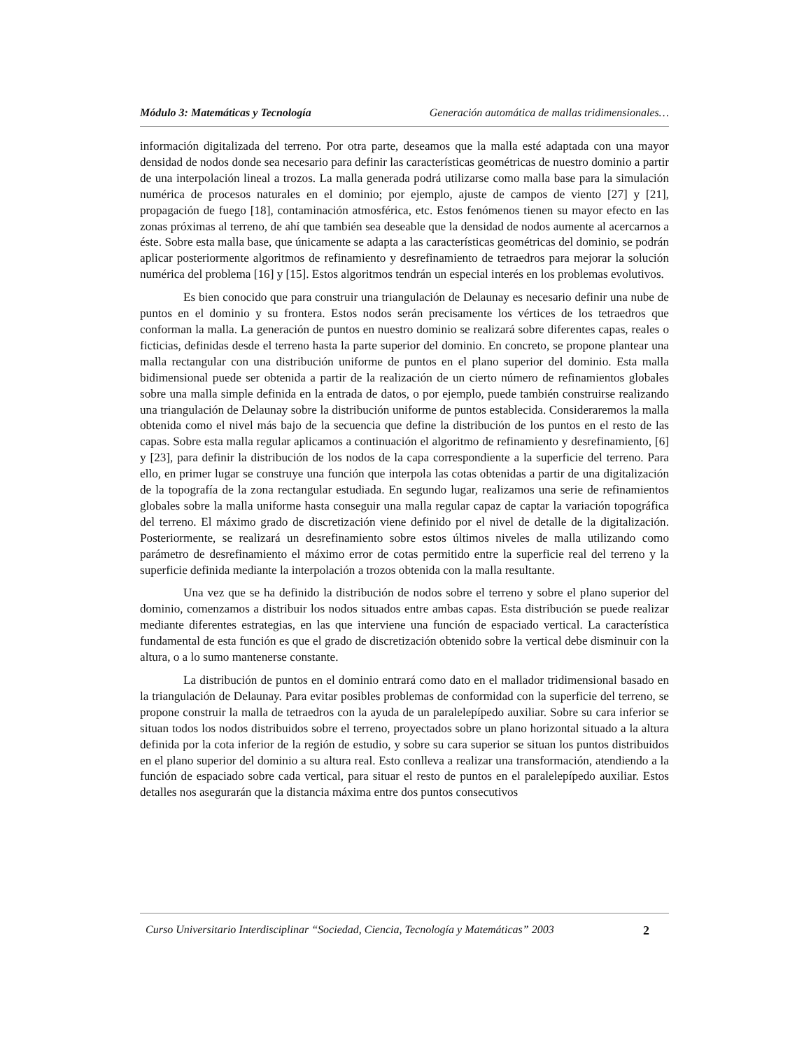Módulo 3: Matemáticas y Tecnología Generación automática de mallas tridimensionales…
información digitalizada del terreno. Por otra parte, deseamos que la malla esté adaptada con una mayor densidad de nodos donde sea necesario para definir las características geométricas de nuestro dominio a partir de una interpolación lineal a trozos. La malla generada podrá utilizarse como malla base para la simulación numérica de procesos naturales en el dominio; por ejemplo, ajuste de campos de viento [27] y [21], propagación de fuego [18], contaminación atmosférica, etc. Estos fenómenos tienen su mayor efecto en las zonas próximas al terreno, de ahí que también sea deseable que la densidad de nodos aumente al acercarnos a éste. Sobre esta malla base, que únicamente se adapta a las características geométricas del dominio, se podrán aplicar posteriormente algoritmos de refinamiento y desrefinamiento de tetraedros para mejorar la solución numérica del problema [16] y [15]. Estos algoritmos tendrán un especial interés en los problemas evolutivos.
Es bien conocido que para construir una triangulación de Delaunay es necesario definir una nube de puntos en el dominio y su frontera. Estos nodos serán precisamente los vértices de los tetraedros que conforman la malla. La generación de puntos en nuestro dominio se realizará sobre diferentes capas, reales o ficticias, definidas desde el terreno hasta la parte superior del dominio. En concreto, se propone plantear una malla rectangular con una distribución uniforme de puntos en el plano superior del dominio. Esta malla bidimensional puede ser obtenida a partir de la realización de un cierto número de refinamientos globales sobre una malla simple definida en la entrada de datos, o por ejemplo, puede también construirse realizando una triangulación de Delaunay sobre la distribución uniforme de puntos establecida. Consideraremos la malla obtenida como el nivel más bajo de la secuencia que define la distribución de los puntos en el resto de las capas. Sobre esta malla regular aplicamos a continuación el algoritmo de refinamiento y desrefinamiento, [6] y [23], para definir la distribución de los nodos de la capa correspondiente a la superficie del terreno. Para ello, en primer lugar se construye una función que interpola las cotas obtenidas a partir de una digitalización de la topografía de la zona rectangular estudiada. En segundo lugar, realizamos una serie de refinamientos globales sobre la malla uniforme hasta conseguir una malla regular capaz de captar la variación topográfica del terreno. El máximo grado de discretización viene definido por el nivel de detalle de la digitalización. Posteriormente, se realizará un desrefinamiento sobre estos últimos niveles de malla utilizando como parámetro de desrefinamiento el máximo error de cotas permitido entre la superficie real del terreno y la superficie definida mediante la interpolación a trozos obtenida con la malla resultante.
Una vez que se ha definido la distribución de nodos sobre el terreno y sobre el plano superior del dominio, comenzamos a distribuir los nodos situados entre ambas capas. Esta distribución se puede realizar mediante diferentes estrategias, en las que interviene una función de espaciado vertical. La característica fundamental de esta función es que el grado de discretización obtenido sobre la vertical debe disminuir con la altura, o a lo sumo mantenerse constante.
La distribución de puntos en el dominio entrará como dato en el mallador tridimensional basado en la triangulación de Delaunay. Para evitar posibles problemas de conformidad con la superficie del terreno, se propone construir la malla de tetraedros con la ayuda de un paralelepípedo auxiliar. Sobre su cara inferior se situan todos los nodos distribuidos sobre el terreno, proyectados sobre un plano horizontal situado a la altura definida por la cota inferior de la región de estudio, y sobre su cara superior se situan los puntos distribuidos en el plano superior del dominio a su altura real. Esto conlleva a realizar una transformación, atendiendo a la función de espaciado sobre cada vertical, para situar el resto de puntos en el paralelepípedo auxiliar. Estos detalles nos asegurarán que la distancia máxima entre dos puntos consecutivos
Curso Universitario Interdisciplinar “Sociedad, Ciencia, Tecnología y Matemáticas” 2003 2